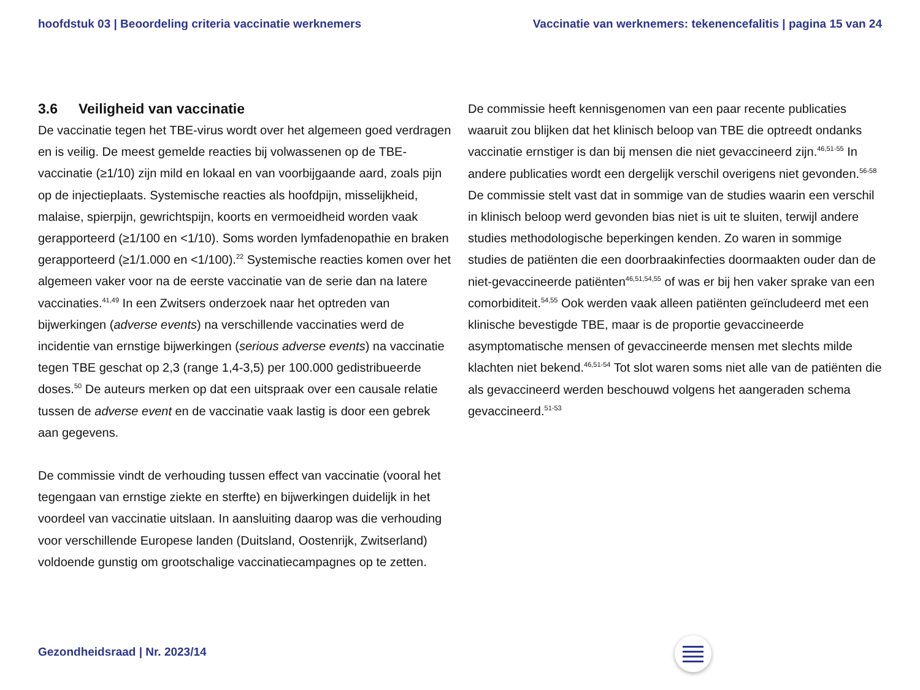hoofdstuk 03 | Beoordeling criteria vaccinatie werknemers
Vaccinatie van werknemers: tekenencefalitis | pagina 15 van 24
3.6 Veiligheid van vaccinatie
De vaccinatie tegen het TBE-virus wordt over het algemeen goed verdragen en is veilig. De meest gemelde reacties bij volwassenen op de TBE-vaccinatie (≥1/10) zijn mild en lokaal en van voorbijgaande aard, zoals pijn op de injectieplaats. Systemische reacties als hoofdpijn, misselijkheid, malaise, spierpijn, gewrichtspijn, koorts en vermoeidheid worden vaak gerapporteerd (≥1/100 en <1/10). Soms worden lymfadenopathie en braken gerapporteerd (≥1/1.000 en <1/100).<sup>22</sup> Systemische reacties komen over het algemeen vaker voor na de eerste vaccinatie van de serie dan na latere vaccinaties.<sup>41,49</sup> In een Zwitsers onderzoek naar het optreden van bijwerkingen (adverse events) na verschillende vaccinaties werd de incidentie van ernstige bijwerkingen (serious adverse events) na vaccinatie tegen TBE geschat op 2,3 (range 1,4-3,5) per 100.000 gedistribueerde doses.<sup>50</sup> De auteurs merken op dat een uitspraak over een causale relatie tussen de adverse event en de vaccinatie vaak lastig is door een gebrek aan gegevens.
De commissie vindt de verhouding tussen effect van vaccinatie (vooral het tegengaan van ernstige ziekte en sterfte) en bijwerkingen duidelijk in het voordeel van vaccinatie uitslaan. In aansluiting daarop was die verhouding voor verschillende Europese landen (Duitsland, Oostenrijk, Zwitserland) voldoende gunstig om grootschalige vaccinatiecampagnes op te zetten.
De commissie heeft kennisgenomen van een paar recente publicaties waaruit zou blijken dat het klinisch beloop van TBE die optreedt ondanks vaccinatie ernstiger is dan bij mensen die niet gevaccineerd zijn.<sup>46,51-55</sup> In andere publicaties wordt een dergelijk verschil overigens niet gevonden.<sup>56-58</sup> De commissie stelt vast dat in sommige van de studies waarin een verschil in klinisch beloop werd gevonden bias niet is uit te sluiten, terwijl andere studies methodologische beperkingen kenden. Zo waren in sommige studies de patiënten die een doorbraakinfecties doormaakten ouder dan de niet-gevaccineerde patiënten<sup>46,51,54,55</sup> of was er bij hen vaker sprake van een comorbiditeit.<sup>54,55</sup> Ook werden vaak alleen patiënten geïncludeerd met een klinische bevestigde TBE, maar is de proportie gevaccineerde asymptomatische mensen of gevaccineerde mensen met slechts milde klachten niet bekend.<sup>46,51-54</sup> Tot slot waren soms niet alle van de patiënten die als gevaccineerd werden beschouwd volgens het aangeraden schema gevaccineerd.<sup>51-53</sup>
Gezondheidsraad | Nr. 2023/14